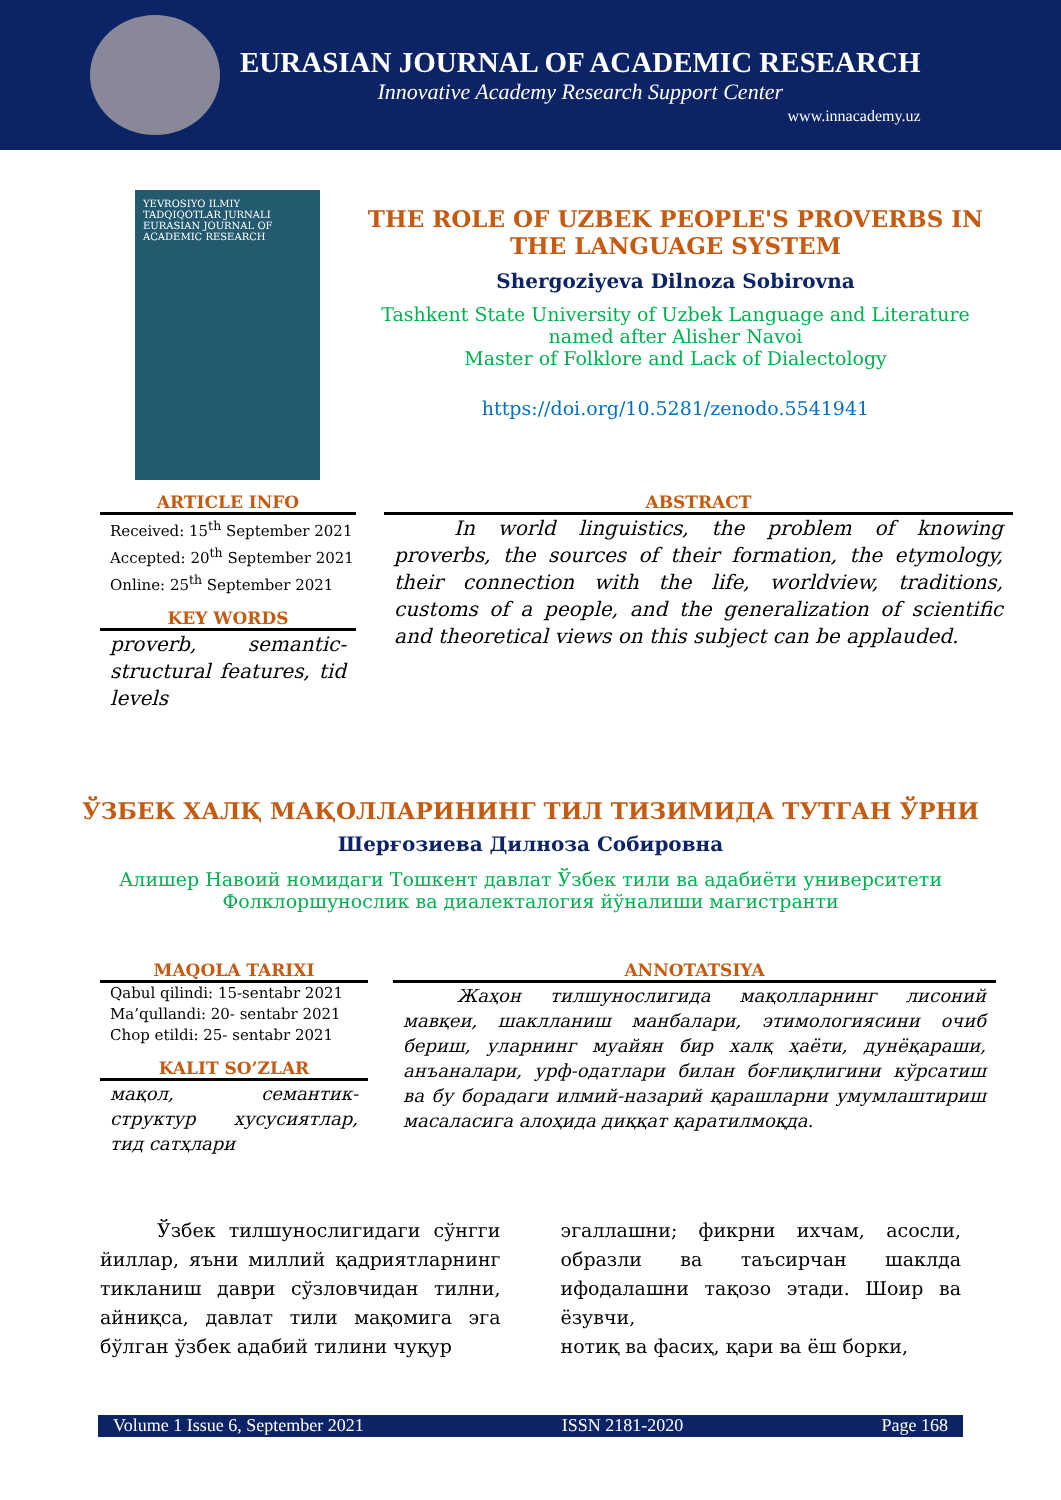EURASIAN JOURNAL OF ACADEMIC RESEARCH
Innovative Academy Research Support Center
www.innacademy.uz
YEVROSIYO ILMIY TADQIQOTLAR JURNALI
EURASIAN JOURNAL OF ACADEMIC RESEARCH
THE ROLE OF UZBEK PEOPLE'S PROVERBS IN THE LANGUAGE SYSTEM
Shergoziyeva Dilnoza Sobirovna
Tashkent State University of Uzbek Language and Literature
named after Alisher Navoi
Master of Folklore and Lack of Dialectology
https://doi.org/10.5281/zenodo.5541941
ARTICLE INFO
Received: 15<sup>th</sup> September 2021
Accepted: 20<sup>th</sup> September 2021
Online: 25<sup>th</sup> September 2021
KEY WORDS
proverb, semantic-structural features, tid levels
ABSTRACT
   In world linguistics, the problem of knowing proverbs, the sources of their formation, the etymology, their connection with the life, worldview, traditions, customs of a people, and the generalization of scientific and theoretical views on this subject can be applauded.
ЎЗБЕК ХАЛҚ МАҚОЛЛАРИНИНГ ТИЛ ТИЗИМИДА ТУТГАН ЎРНИ
Шерғозиева Дилноза Собировна
Алишер Навоий номидаги Тошкент давлат Ўзбек тили ва адабиёти университети
Фолклоршунослик ва диалекталогия йўналиши магистранти
MAQOLA TARIXI
Qabul qilindi: 15-sentabr 2021
Ma’qullandi: 20- sentabr 2021
Chop etildi: 25- sentabr 2021
KALIT SO’ZLAR
мақол, семантик-структур хусусиятлар, тид сатҳлари
ANNOTATSIYA
   Жаҳон тилшунослигида мақолларнинг лисоний мавқеи, шаклланиш манбалари, этимологиясини очиб бериш, уларнинг муайян бир халқ ҳаёти, дунёқараши, анъаналари, урф-одатлари билан боғлиқлигини кўрсатиш ва бу борадаги илмий-назарий қарашларни умумлаштириш масаласига алоҳида диққат қаратилмоқда.
   Ўзбек тилшунослигидаги сўнгги йиллар, яъни миллий қадриятларнинг тикланиш даври сўзловчидан тилни, айниқса, давлат тили мақомига эга бўлган ўзбек адабий тилини чуқур
эгаллашни; фикрни ихчам, асосли, образли ва таъсирчан шаклда ифодалашни тақозо этади. Шоир ва ёзувчи,
нотиқ ва фасиҳ, қари ва ёш борки,
Volume 1 Issue 6, September 2021 ISSN 2181-2020 Page 168